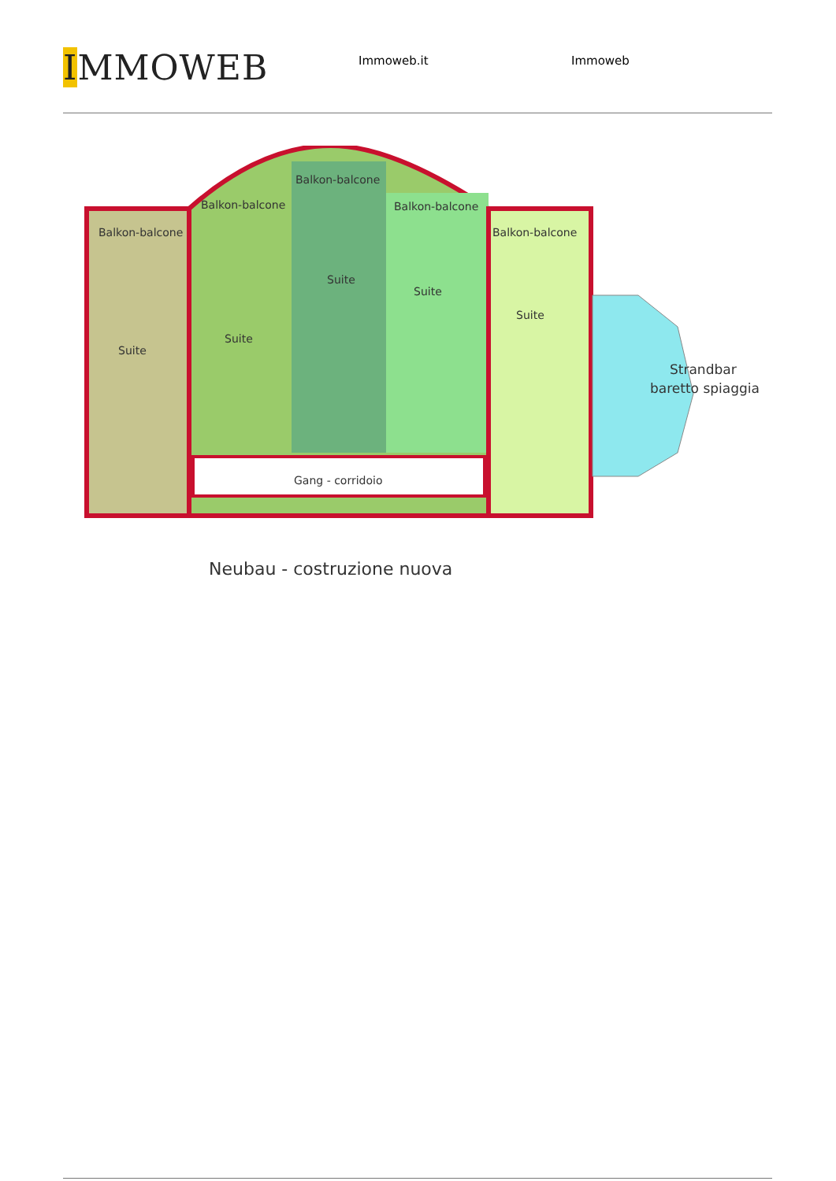IMMOWEB
Immoweb.it Immoweb
Balkon-balcone
Balkon-balcone
Balkon-balcone
Balkon-balcone
Balkon-balcone
Suite
Suite
Suite
Suite
Suite
Gang - corridoio
Strandbar
baretto spiaggia
Neubau - costruzione nuova